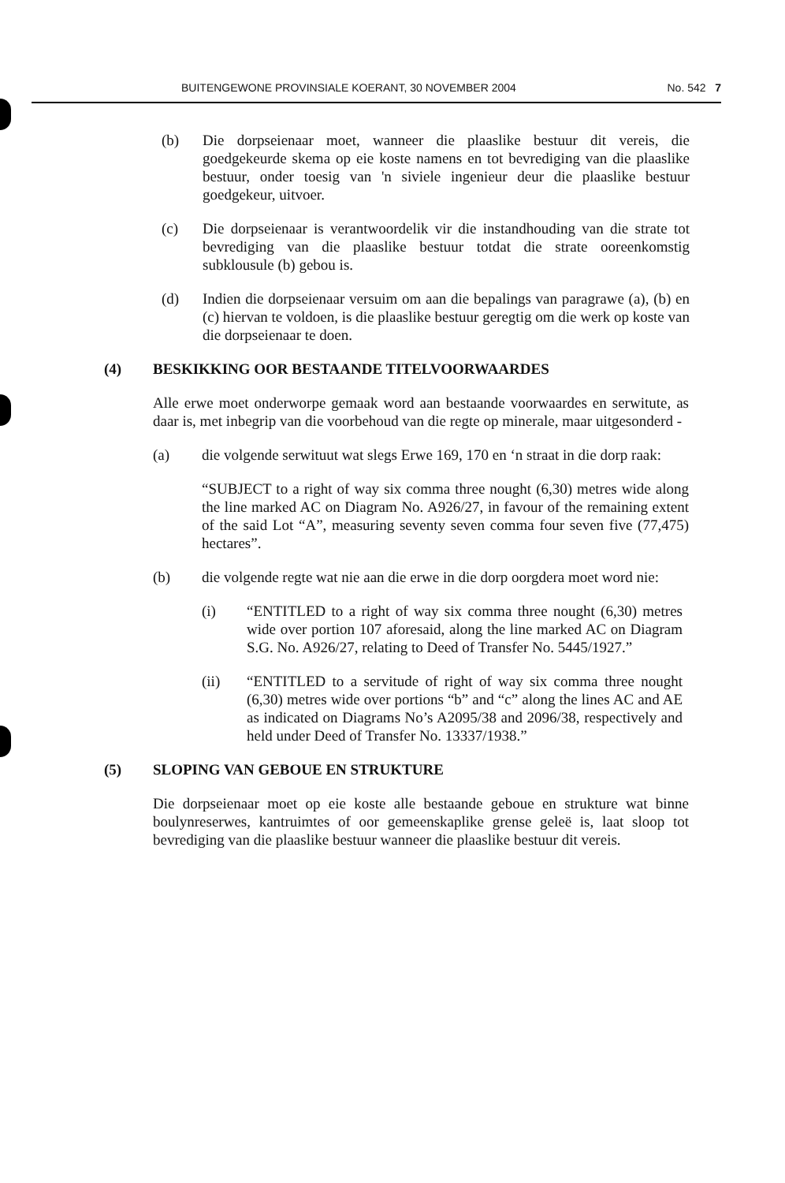BUITENGEWONE PROVINSIALE KOERANT, 30 NOVEMBER 2004 No. 542 7
(b) Die dorpseienaar moet, wanneer die plaaslike bestuur dit vereis, die goedgekeurde skema op eie koste namens en tot bevrediging van die plaaslike bestuur, onder toesig van 'n siviele ingenieur deur die plaaslike bestuur goedgekeur, uitvoer.
(c) Die dorpseienaar is verantwoordelik vir die instandhouding van die strate tot bevrediging van die plaaslike bestuur totdat die strate ooreenkomstig subklousule (b) gebou is.
(d) Indien die dorpseienaar versuim om aan die bepalings van paragrawe (a), (b) en (c) hiervan te voldoen, is die plaaslike bestuur geregtig om die werk op koste van die dorpseienaar te doen.
(4) BESKIKKING OOR BESTAANDE TITELVOORWAARDES
Alle erwe moet onderworpe gemaak word aan bestaande voorwaardes en serwitute, as daar is, met inbegrip van die voorbehoud van die regte op minerale, maar uitgesonderd -
(a) die volgende serwituut wat slegs Erwe 169, 170 en ‘n straat in die dorp raak:
“SUBJECT to a right of way six comma three nought (6,30) metres wide along the line marked AC on Diagram No. A926/27, in favour of the remaining extent of the said Lot “A”, measuring seventy seven comma four seven five (77,475) hectares”.
(b) die volgende regte wat nie aan die erwe in die dorp oorgdera moet word nie:
(i) “ENTITLED to a right of way six comma three nought (6,30) metres wide over portion 107 aforesaid, along the line marked AC on Diagram S.G. No. A926/27, relating to Deed of Transfer No. 5445/1927.”
(ii) “ENTITLED to a servitude of right of way six comma three nought (6,30) metres wide over portions “b” and “c” along the lines AC and AE as indicated on Diagrams No’s A2095/38 and 2096/38, respectively and held under Deed of Transfer No. 13337/1938.”
(5) SLOPING VAN GEBOUE EN STRUKTURE
Die dorpseienaar moet op eie koste alle bestaande geboue en strukture wat binne boulynreserwes, kantruimtes of oor gemeenskaplike grense geleë is, laat sloop tot bevrediging van die plaaslike bestuur wanneer die plaaslike bestuur dit vereis.